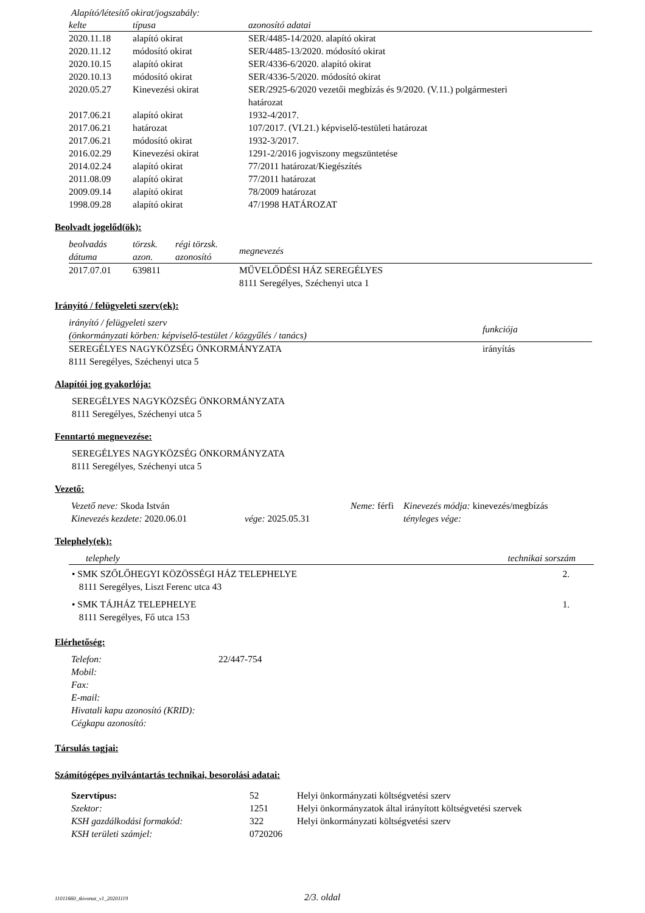Alapító/létesítő okirat/jogszabály:
| kelte | típusa | azonosító adatai |
| --- | --- | --- |
| 2020.11.18 | alapító okirat | SER/4485-14/2020. alapító okirat |
| 2020.11.12 | módosító okirat | SER/4485-13/2020. módosító okirat |
| 2020.10.15 | alapító okirat | SER/4336-6/2020. alapító okirat |
| 2020.10.13 | módosító okirat | SER/4336-5/2020. módosító okirat |
| 2020.05.27 | Kinevezési okirat | SER/2925-6/2020 vezetői megbízás és 9/2020. (V.11.) polgármesteri határozat |
| 2017.06.21 | alapító okirat | 1932-4/2017. |
| 2017.06.21 | határozat | 107/2017. (VI.21.) képviselő-testületi határozat |
| 2017.06.21 | módosító okirat | 1932-3/2017. |
| 2016.02.29 | Kinevezési okirat | 1291-2/2016 jogviszony megszüntetése |
| 2014.02.24 | alapító okirat | 77/2011 határozat/Kiegészítés |
| 2011.08.09 | alapító okirat | 77/2011 határozat |
| 2009.09.14 | alapító okirat | 78/2009 határozat |
| 1998.09.28 | alapító okirat | 47/1998 HATÁROZAT |
Beolvadt jogelőd(ök):
| beolvadás dátuma | törzsk. azon. | régi törzsk. azonosító | megnevezés |
| --- | --- | --- | --- |
| 2017.07.01 | 639811 | | MŰVELŐDÉSI HÁZ SEREGÉLYES 8111 Seregélyes, Széchenyi utca 1 |
Irányító / felügyeleti szerv(ek):
| irányító / felügyeleti szerv (önkormányzati körben: képviselő-testület / közgyűlés / tanács) | funkciója |
| --- | --- |
| SEREGÉLYES NAGYKÖZSÉG ÖNKORMÁNYZATA 8111 Seregélyes, Széchenyi utca 5 | irányítás |
Alapítói jog gyakorlója:
SEREGÉLYES NAGYKÖZSÉG ÖNKORMÁNYZATA
8111 Seregélyes, Széchenyi utca 5
Fenntartó megnevezése:
SEREGÉLYES NAGYKÖZSÉG ÖNKORMÁNYZATA
8111 Seregélyes, Széchenyi utca 5
Vezető:
| Vezető neve: Skoda István | | Neme: férfi | Kinevezés módja: kinevezés/megbízás |
| Kinevezés kezdete: 2020.06.01 | vége: 2025.05.31 | | tényleges vége: |
Telephely(ek):
| telephely | technikai sorszám |
| --- | --- |
| • SMK SZŐLŐHEGYI KÖZÖSSÉGI HÁZ TELEPHELYE 8111 Seregélyes, Liszt Ferenc utca 43 | 2. |
| • SMK TÁJHÁZ TELEPHELYE 8111 Seregélyes, Fő utca 153 | 1. |
Elérhetőség:
| Telefon: | 22/447-754 |
| Mobil: | |
| Fax: | |
| E-mail: | |
| Hivatali kapu azonosító (KRID): | |
| Cégkapu azonosító: | |
Társulás tagjai:
Számítógépes nyilvántartás technikai, besorolási adatai:
| Szervtípus: | 52 | Helyi önkormányzati költségvetési szerv |
| Szektor: | 1251 | Helyi önkormányzatok által irányított költségvetési szervek |
| KSH gazdálkodási formakód: | 322 | Helyi önkormányzati költségvetési szerv |
| KSH területi számjel: | 0720206 | |
11011660_tkivonat_v1_20201119 2/3. oldal